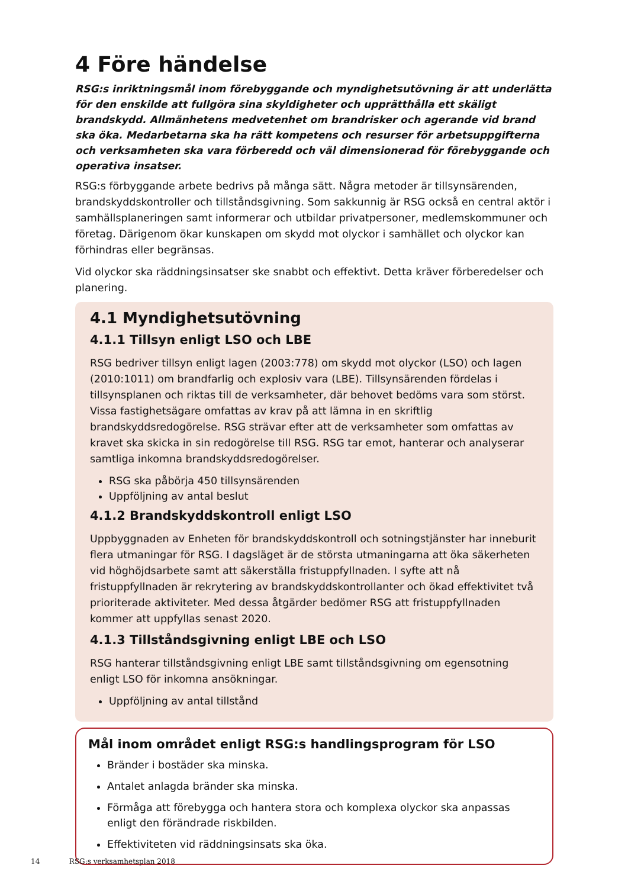4 Före händelse
RSG:s inriktningsmål inom förebyggande och myndighetsutövning är att underlätta för den enskilde att fullgöra sina skyldigheter och upprätthålla ett skäligt brandskydd. Allmänhetens medvetenhet om brandrisker och agerande vid brand ska öka. Medarbetarna ska ha rätt kompetens och resurser för arbetsuppgifterna och verksamheten ska vara förberedd och väl dimensionerad för förebyggande och operativa insatser.
RSG:s förbyggande arbete bedrivs på många sätt. Några metoder är tillsynsärenden, brandskyddskontroller och tillståndsgivning. Som sakkunnig är RSG också en central aktör i samhällsplaneringen samt informerar och utbildar privatpersoner, medlemskommuner och företag. Därigenom ökar kunskapen om skydd mot olyckor i samhället och olyckor kan förhindras eller begränsas.
Vid olyckor ska räddningsinsatser ske snabbt och effektivt. Detta kräver förberedelser och planering.
4.1 Myndighetsutövning
4.1.1 Tillsyn enligt LSO och LBE
RSG bedriver tillsyn enligt lagen (2003:778) om skydd mot olyckor (LSO) och lagen (2010:1011) om brandfarlig och explosiv vara (LBE). Tillsynsärenden fördelas i tillsynsplanen och riktas till de verksamheter, där behovet bedöms vara som störst. Vissa fastighetsägare omfattas av krav på att lämna in en skriftlig brandskyddsredogörelse. RSG strävar efter att de verksamheter som omfattas av kravet ska skicka in sin redogörelse till RSG. RSG tar emot, hanterar och analyserar samtliga inkomna brandskyddsredogörelser.
RSG ska påbörja 450 tillsynsärenden
Uppföljning av antal beslut
4.1.2 Brandskyddskontroll enligt LSO
Uppbyggnaden av Enheten för brandskyddskontroll och sotningstjänster har inneburit flera utmaningar för RSG. I dagsläget är de största utmaningarna att öka säkerheten vid höghöjdsarbete samt att säkerställa fristuppfyllnaden. I syfte att nå fristuppfyllnaden är rekrytering av brandskyddskontrollanter och ökad effektivitet två prioriterade aktiviteter. Med dessa åtgärder bedömer RSG att fristuppfyllnaden kommer att uppfyllas senast 2020.
4.1.3 Tillståndsgivning enligt LBE och LSO
RSG hanterar tillståndsgivning enligt LBE samt tillståndsgivning om egensotning enligt LSO för inkomna ansökningar.
Uppföljning av antal tillstånd
Mål inom området enligt RSG:s handlingsprogram för LSO
Bränder i bostäder ska minska.
Antalet anlagda bränder ska minska.
Förmåga att förebygga och hantera stora och komplexa olyckor ska anpassas enligt den förändrade riskbilden.
Effektiviteten vid räddningsinsats ska öka.
14 RSG:s verksamhetsplan 2018